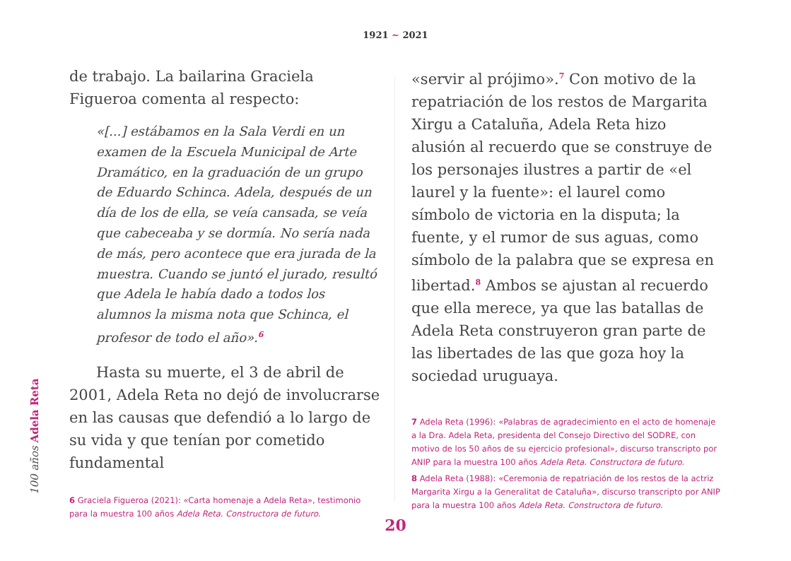1921 ~ 2021
de trabajo. La bailarina Graciela Figueroa comenta al respecto:
«[...] estábamos en la Sala Verdi en un examen de la Escuela Municipal de Arte Dramático, en la graduación de un grupo de Eduardo Schinca. Adela, después de un día de los de ella, se veía cansada, se veía que cabeceaba y se dormía. No sería nada de más, pero acontece que era jurada de la muestra. Cuando se juntó el jurado, resultó que Adela le había dado a todos los alumnos la misma nota que Schinca, el profesor de todo el año».<sup>6</sup>
Hasta su muerte, el 3 de abril de 2001, Adela Reta no dejó de involucrarse en las causas que defendió a lo largo de su vida y que tenían por cometido fundamental
6 Graciela Figueroa (2021): «Carta homenaje a Adela Reta», testimonio para la muestra 100 años Adela Reta. Constructora de futuro.
«servir al prójimo».<sup>7</sup> Con motivo de la repatriación de los restos de Margarita Xirgu a Cataluña, Adela Reta hizo alusión al recuerdo que se construye de los personajes ilustres a partir de «el laurel y la fuente»: el laurel como símbolo de victoria en la disputa; la fuente, y el rumor de sus aguas, como símbolo de la palabra que se expresa en libertad.<sup>8</sup> Ambos se ajustan al recuerdo que ella merece, ya que las batallas de Adela Reta construyeron gran parte de las libertades de las que goza hoy la sociedad uruguaya.
7 Adela Reta (1996): «Palabras de agradecimiento en el acto de homenaje a la Dra. Adela Reta, presidenta del Consejo Directivo del SODRE, con motivo de los 50 años de su ejercicio profesional», discurso transcripto por ANIP para la muestra 100 años Adela Reta. Constructora de futuro.
8 Adela Reta (1988): «Ceremonia de repatriación de los restos de la actriz Margarita Xirgu a la Generalitat de Cataluña», discurso transcripto por ANIP para la muestra 100 años Adela Reta. Constructora de futuro.
100 años Adela Reta
20